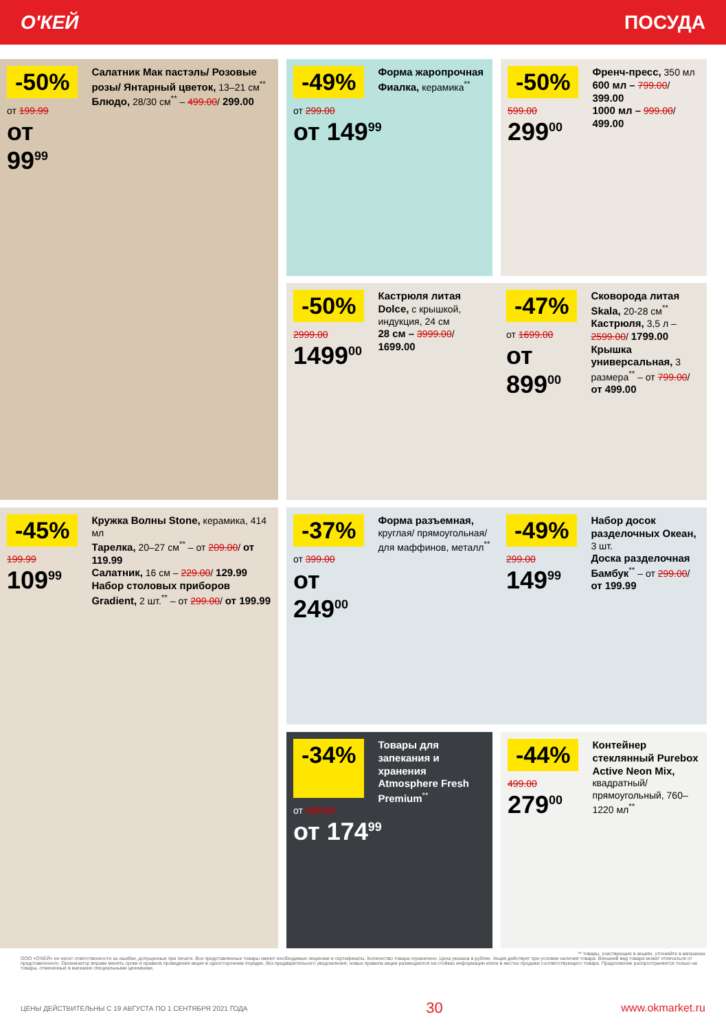О'КЕЙ ПОСУДА
-50%
от 199.99
от 99<sup>99</sup>
Салатник Мак пастэль/ Розовые розы/ Янтарный цветок, 13–21 см<sup>**</sup>
Блюдо, 28/30 см<sup>**</sup> – 499.00/ 299.00
-49%
Форма жаропрочная Фиалка, керамика<sup>**</sup>
от 299.00
от 149<sup>99</sup>
-50%
599.00
299<sup>00</sup>
Френч-пресс, 350 мл
600 мл – 799.00/ 399.00
1000 мл – 999.00/ 499.00
-50%
2999.00
1499<sup>00</sup>
Кастрюля литая Dolce, с крышкой, индукция, 24 см
28 см – 3999.00/ 1699.00
-47%
от 1699.00
от 899<sup>00</sup>
Сковорода литая Skala, 20-28 см<sup>**</sup>
Кастрюля, 3,5 л – 2599.00/ 1799.00
Крышка универсальная, 3 размера<sup>**</sup> – от 799.00/ от 499.00
-45%
199.99
109<sup>99</sup>
Кружка Волны Stone, керамика, 414 мл
Тарелка, 20–27 см<sup>**</sup> – от 209.00/ от 119.99
Салатник, 16 см – 229.00/ 129.99
Набор столовых приборов Gradient, 2 шт.<sup>**</sup> – от 299.00/ от 199.99
-37%
от 399.00
от 249<sup>00</sup>
Форма разъемная, круглая/ прямоугольная/для маффинов, металл<sup>**</sup>
-49%
299.00
149<sup>99</sup>
Набор досок разделочных Океан, 3 шт.
Доска разделочная Бамбук<sup>**</sup> – от 299.00/ от 199.99
-34%
Товары для запекания и хранения Atmosphere Fresh Premium<sup>**</sup>
от 269.00
от 174<sup>99</sup>
-44%
499.00
279<sup>00</sup>
Контейнер стеклянный Purebox Active Neon Mix, квадратный/прямоугольный, 760–1220 мл<sup>**</sup>
** товары, участвующие в акциях, уточняйте в магазинах
ООО «О'КЕЙ» не несет ответственности за ошибки, допущенные при печати. Все представленные товары имеют необходимые лицензии и сертификаты. Количество товара ограничено. Цена указана в рублях. Акция действует при условии наличия товара. Внешний вид товара может отличаться от представленного. Организатор вправе менять сроки и правила проведения акции в одностороннем порядке, без предварительного уведомления; новые правила акции размещаются на стойках информации и/или в местах продажи соответствующего товара. Предложение распространяется только на товары, отмеченные в магазине специальными ценниками.
ЦЕНЫ ДЕЙСТВИТЕЛЬНЫ С 19 АВГУСТА ПО 1 СЕНТЯБРЯ 2021 ГОДА 30 www.okmarket.ru